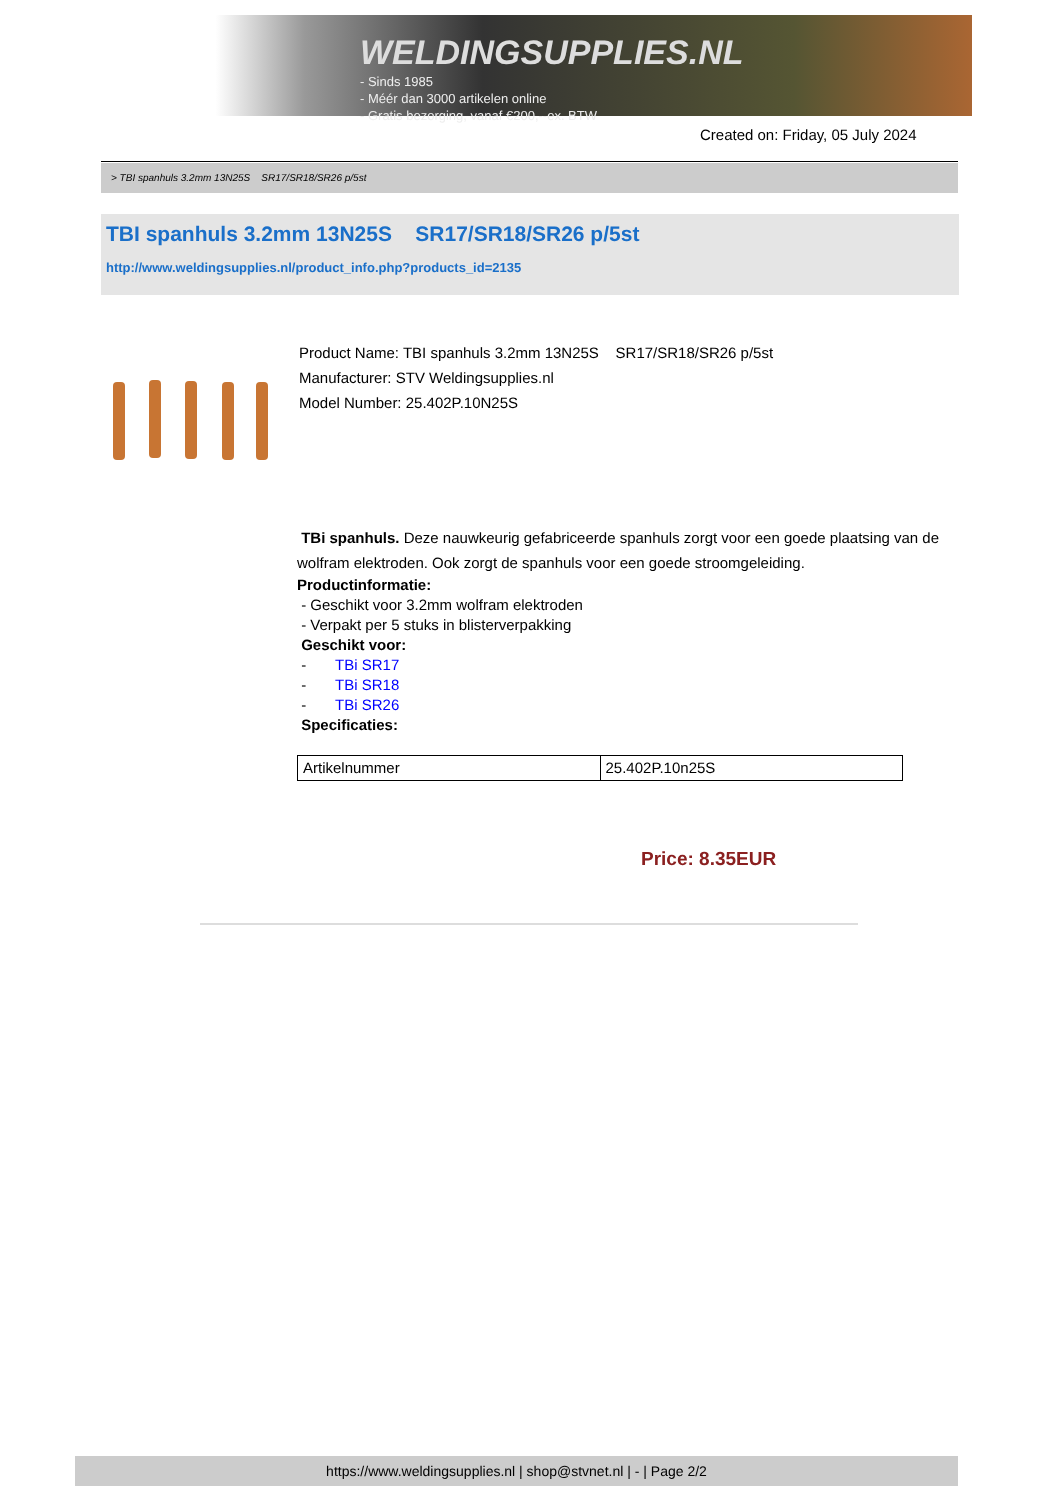WELDINGSUPPLIES.NL
- Sinds 1985
- Méér dan 3000 artikelen online
- Gratis bezorging, vanaf €200,--ex. BTW
Created on: Friday, 05 July 2024
> TBI spanhuls 3.2mm 13N25S SR17/SR18/SR26 p/5st
TBI spanhuls 3.2mm 13N25S SR17/SR18/SR26 p/5st
http://www.weldingsupplies.nl/product_info.php?products_id=2135
Product Name: TBI spanhuls 3.2mm 13N25S SR17/SR18/SR26 p/5st
Manufacturer: STV Weldingsupplies.nl
Model Number: 25.402P.10N25S
TBi spanhuls. Deze nauwkeurig gefabriceerde spanhuls zorgt voor een goede plaatsing van de wolfram elektroden. Ook zorgt de spanhuls voor een goede stroomgeleiding.
Productinformatie:
- Geschikt voor 3.2mm wolfram elektroden
- Verpakt per 5 stuks in blisterverpakking
Geschikt voor:
- TBi SR17
- TBi SR18
- TBi SR26
Specificaties:
| Artikelnummer | 25.402P.10n25S |
Price: 8.35EUR
https://www.weldingsupplies.nl | shop@stvnet.nl | - | Page 2/2